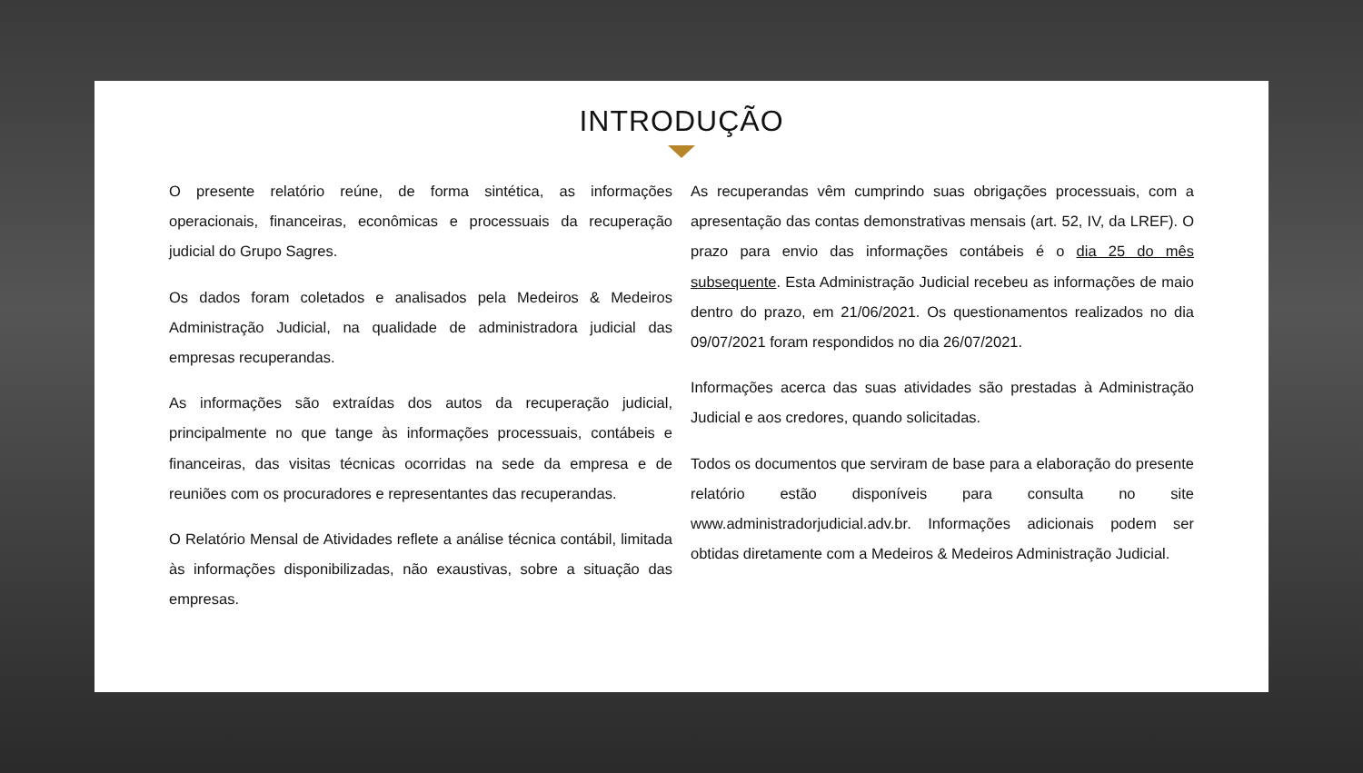INTRODUÇÃO
O presente relatório reúne, de forma sintética, as informações operacionais, financeiras, econômicas e processuais da recuperação judicial do Grupo Sagres.
Os dados foram coletados e analisados pela Medeiros & Medeiros Administração Judicial, na qualidade de administradora judicial das empresas recuperandas.
As informações são extraídas dos autos da recuperação judicial, principalmente no que tange às informações processuais, contábeis e financeiras, das visitas técnicas ocorridas na sede da empresa e de reuniões com os procuradores e representantes das recuperandas.
O Relatório Mensal de Atividades reflete a análise técnica contábil, limitada às informações disponibilizadas, não exaustivas, sobre a situação das empresas.
As recuperandas vêm cumprindo suas obrigações processuais, com a apresentação das contas demonstrativas mensais (art. 52, IV, da LREF). O prazo para envio das informações contábeis é o dia 25 do mês subsequente. Esta Administração Judicial recebeu as informações de maio dentro do prazo, em 21/06/2021. Os questionamentos realizados no dia 09/07/2021 foram respondidos no dia 26/07/2021.
Informações acerca das suas atividades são prestadas à Administração Judicial e aos credores, quando solicitadas.
Todos os documentos que serviram de base para a elaboração do presente relatório estão disponíveis para consulta no site www.administradorjudicial.adv.br. Informações adicionais podem ser obtidas diretamente com a Medeiros & Medeiros Administração Judicial.